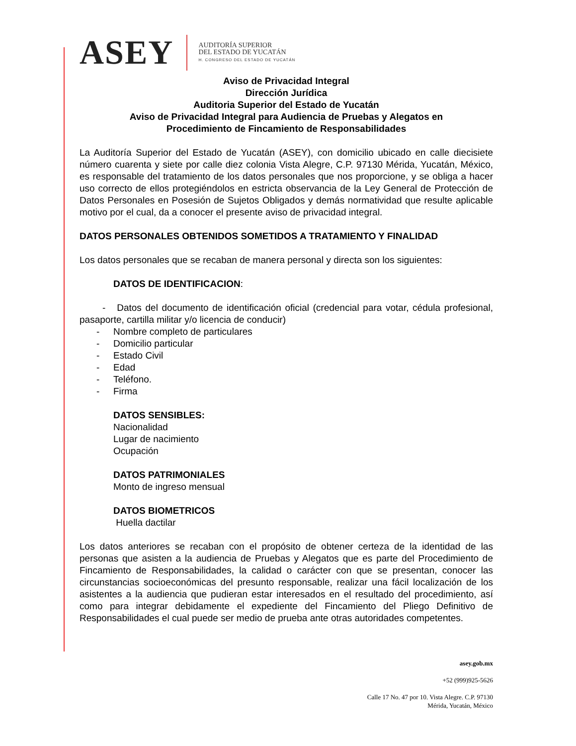ASEY
AUDITORÍA SUPERIOR
DEL ESTADO DE YUCATÁN
H. CONGRESO DEL ESTADO DE YUCATÁN
Aviso de Privacidad Integral
Dirección Jurídica
Auditoria Superior del Estado de Yucatán
Aviso de Privacidad Integral para Audiencia de Pruebas y Alegatos en
Procedimiento de Fincamiento de Responsabilidades
La Auditoría Superior del Estado de Yucatán (ASEY), con domicilio ubicado en calle diecisiete número cuarenta y siete por calle diez colonia Vista Alegre, C.P. 97130 Mérida, Yucatán, México, es responsable del tratamiento de los datos personales que nos proporcione, y se obliga a hacer uso correcto de ellos protegiéndolos en estricta observancia de la Ley General de Protección de Datos Personales en Posesión de Sujetos Obligados y demás normatividad que resulte aplicable motivo por el cual, da a conocer el presente aviso de privacidad integral.
DATOS PERSONALES OBTENIDOS SOMETIDOS A TRATAMIENTO Y FINALIDAD
Los datos personales que se recaban de manera personal y directa son los siguientes:
DATOS DE IDENTIFICACION:
- Datos del documento de identificación oficial (credencial para votar, cédula profesional, pasaporte, cartilla militar y/o licencia de conducir)
- Nombre completo de particulares
- Domicilio particular
- Estado Civil
- Edad
- Teléfono.
- Firma
DATOS SENSIBLES:
Nacionalidad
Lugar de nacimiento
Ocupación
DATOS PATRIMONIALES
Monto de ingreso mensual
DATOS BIOMETRICOS
Huella dactilar
Los datos anteriores se recaban con el propósito de obtener certeza de la identidad de las personas que asisten a la audiencia de Pruebas y Alegatos que es parte del Procedimiento de Fincamiento de Responsabilidades, la calidad o carácter con que se presentan, conocer las circunstancias socioeconómicas del presunto responsable, realizar una fácil localización de los asistentes a la audiencia que pudieran estar interesados en el resultado del procedimiento, así como para integrar debidamente el expediente del Fincamiento del Pliego Definitivo de Responsabilidades el cual puede ser medio de prueba ante otras autoridades competentes.
asey.gob.mx
+52 (999)925-5626
Calle 17 No. 47 por 10. Vista Alegre. C.P. 97130
Mérida, Yucatán, México